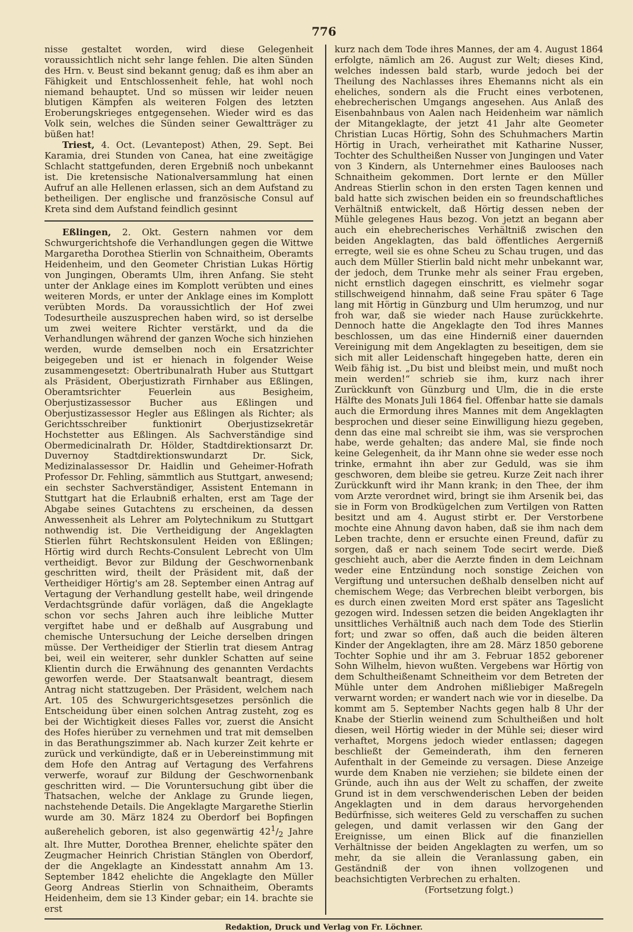776
nisse gestaltet worden, wird diese Gelegenheit voraussichtlich nicht sehr lange fehlen. Die alten Sünden des Hrn. v. Beust sind bekannt genug; daß es ihm aber an Fähigkeit und Entschlossenheit fehle, hat wohl noch niemand behauptet. Und so müssen wir leider neuen blutigen Kämpfen als weiteren Folgen des letzten Eroberungskrieges entgegensehen. Wieder wird es das Volk sein, welches die Sünden seiner Gewaltträger zu büßen hat!
Triest, 4. Oct. (Levantepost) Athen, 29. Sept. Bei Karamia, drei Stunden von Canea, hat eine zweitägige Schlacht stattgefunden, deren Ergebniß noch unbekannt ist. Die kretensische Nationalversammlung hat einen Aufruf an alle Hellenen erlassen, sich an dem Aufstand zu betheiligen. Der englische und französische Consul auf Kreta sind dem Aufstand feindlich gesinnt
Eßlingen, 2. Okt. Gestern nahmen vor dem Schwurgerichtshofe die Verhandlungen gegen die Wittwe Margaretha Dorothea Stierlin von Schnaitheim, Oberamts Heidenheim, und den Geometer Christian Lukas Hörtig von Jungingen, Oberamts Ulm, ihren Anfang. Sie steht unter der Anklage eines im Komplott verübten und eines weiteren Mords, er unter der Anklage eines im Komplott verübten Mords. Da voraussichtlich der Hof zwei Todesurtheile auszusprechen haben wird, so ist derselbe um zwei weitere Richter verstärkt, und da die Verhandlungen während der ganzen Woche sich hinziehen werden, wurde demselben noch ein Ersatzrichter beigegeben und ist er hienach in folgender Weise zusammengesetzt: Obertribunalrath Huber aus Stuttgart als Präsident, Oberjustizrath Firnhaber aus Eßlingen, Oberamtsrichter Feuerlein aus Besigheim, Oberjustizassessor Bucher aus Eßlingen und Oberjustizassessor Hegler aus Eßlingen als Richter; als Gerichtsschreiber funktionirt Oberjustizsekretär Hochstetter aus Eßlingen. Als Sachverständige sind Obermedicinalrath Dr. Hölder, Stadtdirektionsarzt Dr. Duvernoy Stadtdirektionswundarzt Dr. Sick, Medizinalassessor Dr. Haidlin und Geheimer-Hofrath Professor Dr. Fehling, sämmtlich aus Stuttgart, anwesend; ein sechster Sachverständiger, Assistent Entemann in Stuttgart hat die Erlaubniß erhalten, erst am Tage der Abgabe seines Gutachtens zu erscheinen, da dessen Anwessenheit als Lehrer am Polytechnikum zu Stuttgart nothwendig ist. Die Vertheidigung der Angeklagten Stierlen führt Rechtskonsulent Heiden von Eßlingen; Hörtig wird durch Rechts-Consulent Lebrecht von Ulm vertheidigt. Bevor zur Bildung der Geschwornenbank geschritten wird, theilt der Präsident mit, daß der Vertheidiger Hörtig's am 28. September einen Antrag auf Vertagung der Verhandlung gestellt habe, weil dringende Verdachtsgründe dafür vorlägen, daß die Angeklagte schon vor sechs Jahren auch ihre leibliche Mutter vergiftet habe und er deßhalb auf Ausgrabung und chemische Untersuchung der Leiche derselben dringen müsse. Der Vertheidiger der Stierlin trat diesem Antrag bei, weil ein weiterer, sehr dunkler Schatten auf seine Klientin durch die Erwähnung des genannten Verdachts geworfen werde. Der Staatsanwalt beantragt, diesem Antrag nicht stattzugeben. Der Präsident, welchem nach Art. 105 des Schwurgerichtsgesetzes persönlich die Entscheidung über einen solchen Antrag zusteht, zog es bei der Wichtigkeit dieses Falles vor, zuerst die Ansicht des Hofes hierüber zu vernehmen und trat mit demselben in das Berathungszimmer ab. Nach kurzer Zeit kehrte er zurück und verkündigte, daß er in Uebereinstimmung mit dem Hofe den Antrag auf Vertagung des Verfahrens verwerfe, worauf zur Bildung der Geschwornenbank geschritten wird. — Die Voruntersuchung gibt über die Thatsachen, welche der Anklage zu Grunde liegen, nachstehende Details. Die Angeklagte Margarethe Stierlin wurde am 30. März 1824 zu Oberdorf bei Bopfingen außerehelich geboren, ist also gegenwärtig 421/2 Jahre alt. Ihre Mutter, Dorothea Brenner, ehelichte später den Zeugmacher Heinrich Christian Stänglen von Oberdorf, der die Angeklagte an Kindesstatt annahm Am 13. September 1842 ehelichte die Angeklagte den Müller Georg Andreas Stierlin von Schnaitheim, Oberamts Heidenheim, dem sie 13 Kinder gebar; ein 14. brachte sie erst
kurz nach dem Tode ihres Mannes, der am 4. August 1864 erfolgte, nämlich am 26. August zur Welt; dieses Kind, welches indessen bald starb, wurde jedoch bei der Theilung des Nachlasses ihres Ehemanns nicht als ein eheliches, sondern als die Frucht eines verbotenen, ehebrecherischen Umgangs angesehen. Aus Anlaß des Eisenbahnbaus von Aalen nach Heidenheim war nämlich der Mitangeklagte, der jetzt 41 Jahr alte Geometer Christian Lucas Hörtig, Sohn des Schuhmachers Martin Hörtig in Urach, verheirathet mit Katharine Nusser, Tochter des Schultheißen Nusser von Jungingen und Vater von 3 Kindern, als Unternehmer eines Baulooses nach Schnaitheim gekommen. Dort lernte er den Müller Andreas Stierlin schon in den ersten Tagen kennen und bald hatte sich zwischen beiden ein so freundschaftliches Verhältniß entwickelt, daß Hörtig dessen neben der Mühle gelegenes Haus bezog. Von jetzt an begann aber auch ein ehebrecherisches Verhältniß zwischen den beiden Angeklagten, das bald öffentliches Aergerniß erregte, weil sie es ohne Scheu zu Schau trugen, und das auch dem Müller Stierlin bald nicht mehr unbekannt war, der jedoch, dem Trunke mehr als seiner Frau ergeben, nicht ernstlich dagegen einschritt, es vielmehr sogar stillschweigend hinnahm, daß seine Frau später 6 Tage lang mit Hörtig in Günzburg und Ulm herumzog, und nur froh war, daß sie wieder nach Hause zurückkehrte. Dennoch hatte die Angeklagte den Tod ihres Mannes beschlossen, um das eine Hinderniß einer dauernden Vereinigung mit dem Angeklagten zu beseitigen, dem sie sich mit aller Leidenschaft hingegeben hatte, deren ein Weib fähig ist. „Du bist und bleibst mein, und mußt noch mein werden!“ schrieb sie ihm, kurz nach ihrer Zurückkunft von Günzburg und Ulm, die in die erste Hälfte des Monats Juli 1864 fiel. Offenbar hatte sie damals auch die Ermordung ihres Mannes mit dem Angeklagten besprochen und dieser seine Einwilligung hiezu gegeben, denn das eine mal schreibt sie ihm, was sie versprochen habe, werde gehalten; das andere Mal, sie finde noch keine Gelegenheit, da ihr Mann ohne sie weder esse noch trinke, ermahnt ihn aber zur Geduld, was sie ihm geschworen, dem bleibe sie getreu. Kurze Zeit nach ihrer Zurückkunft wird ihr Mann krank; in den Thee, der ihm vom Arzte verordnet wird, bringt sie ihm Arsenik bei, das sie in Form von Brodkügelchen zum Vertilgen von Ratten besitzt und am 4. August stirbt er. Der Verstorbene mochte eine Ahnung davon haben, daß sie ihm nach dem Leben trachte, denn er ersuchte einen Freund, dafür zu sorgen, daß er nach seinem Tode secirt werde. Dieß geschieht auch, aber die Aerzte finden in dem Leichnam weder eine Entzündung noch sonstige Zeichen von Vergiftung und untersuchen deßhalb denselben nicht auf chemischem Wege; das Verbrechen bleibt verborgen, bis es durch einen zweiten Mord erst später ans Tageslicht gezogen wird. Indessen setzen die beiden Angeklagten ihr unsittliches Verhältniß auch nach dem Tode des Stierlin fort; und zwar so offen, daß auch die beiden älteren Kinder der Angeklagten, ihre am 28. März 1850 geborene Tochter Sophie und ihr am 3. Februar 1852 geborener Sohn Wilhelm, hievon wußten. Vergebens war Hörtig von dem Schultheißenamt Schneitheim vor dem Betreten der Mühle unter dem Androhen mißliebiger Maßregeln verwarnt worden; er wandert nach wie vor in dieselbe. Da kommt am 5. September Nachts gegen halb 8 Uhr der Knabe der Stierlin weinend zum Schultheißen und holt diesen, weil Hörtig wieder in der Mühle sei; dieser wird verhaftet, Morgens jedoch wieder entlassen; dagegen beschließt der Gemeinderath, ihm den ferneren Aufenthalt in der Gemeinde zu versagen. Diese Anzeige wurde dem Knaben nie verziehen; sie bildete einen der Gründe, auch ihn aus der Welt zu schaffen, der zweite Grund ist in dem verschwenderischen Leben der beiden Angeklagten und in dem daraus hervorgehenden Bedürfnisse, sich weiteres Geld zu verschaffen zu suchen gelegen, und damit verlassen wir den Gang der Ereignisse, um einen Blick auf die finanziellen Verhältnisse der beiden Angeklagten zu werfen, um so mehr, da sie allein die Veranlassung gaben, ein Geständniß der von ihnen vollzogenen und beachsichtigten Verbrechen zu erhalten.
(Fortsetzung folgt.)
Redaktion, Druck und Verlag von Fr. Löchner.